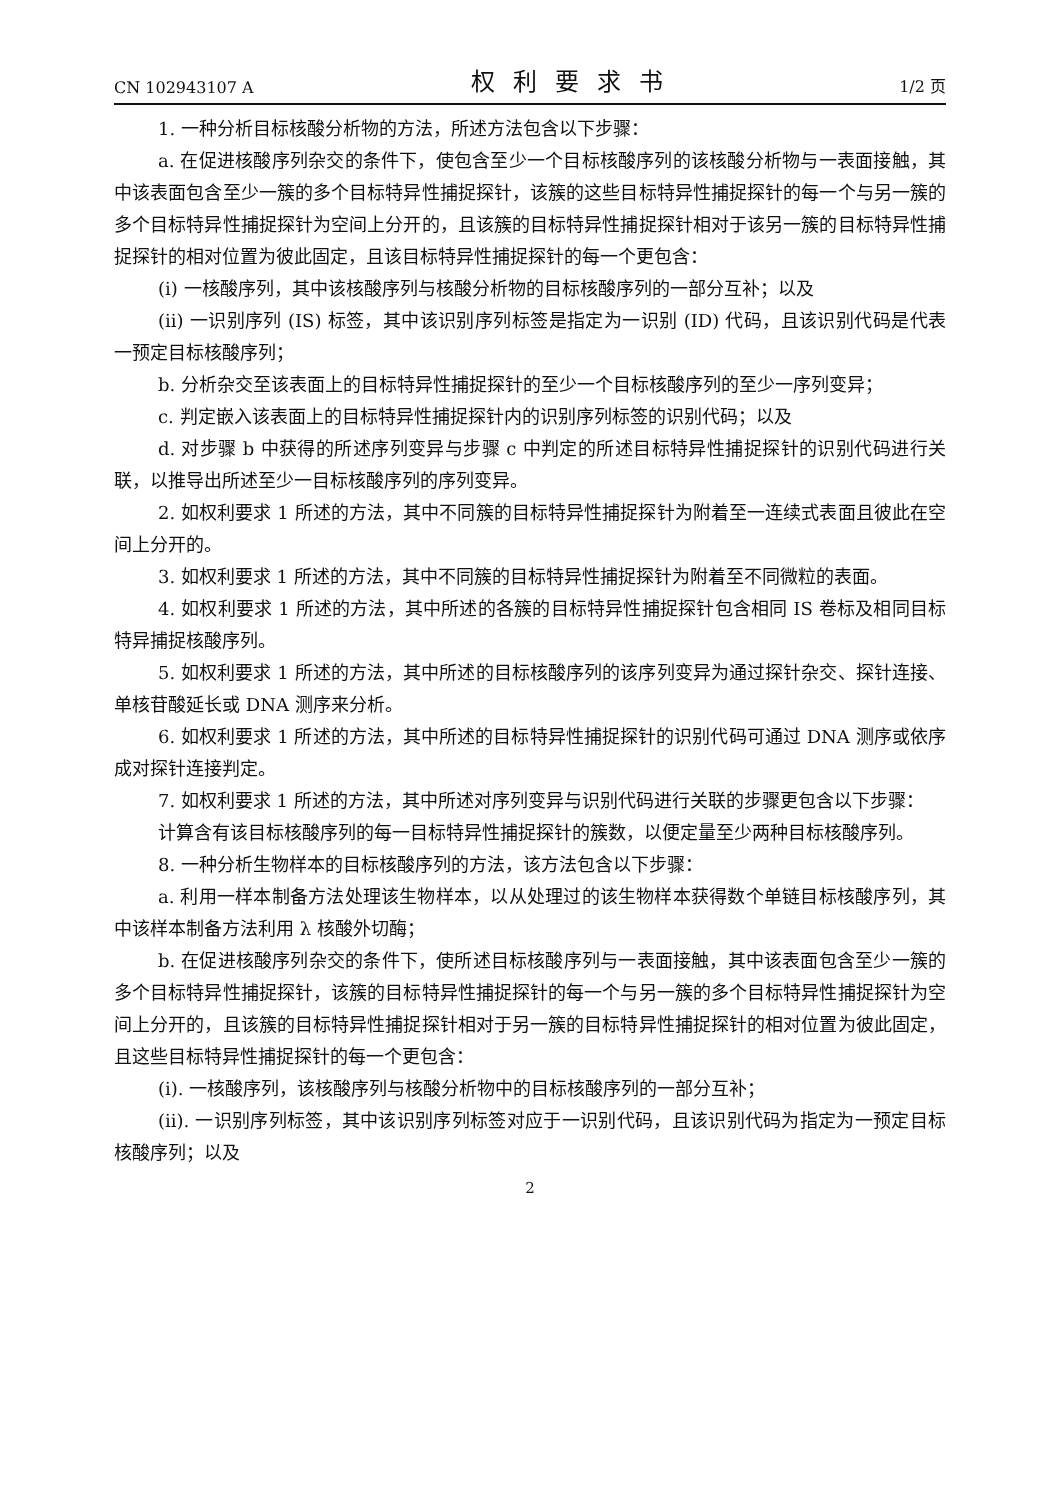CN 102943107 A 权利要求书 1/2 页
1. 一种分析目标核酸分析物的方法，所述方法包含以下步骤：
a. 在促进核酸序列杂交的条件下，使包含至少一个目标核酸序列的该核酸分析物与一表面接触，其中该表面包含至少一簇的多个目标特异性捕捉探针，该簇的这些目标特异性捕捉探针的每一个与另一簇的多个目标特异性捕捉探针为空间上分开的，且该簇的目标特异性捕捉探针相对于该另一簇的目标特异性捕捉探针的相对位置为彼此固定，且该目标特异性捕捉探针的每一个更包含：
(i) 一核酸序列，其中该核酸序列与核酸分析物的目标核酸序列的一部分互补；以及
(ii) 一识别序列 (IS) 标签，其中该识别序列标签是指定为一识别 (ID) 代码，且该识别代码是代表一预定目标核酸序列；
b. 分析杂交至该表面上的目标特异性捕捉探针的至少一个目标核酸序列的至少一序列变异；
c. 判定嵌入该表面上的目标特异性捕捉探针内的识别序列标签的识别代码；以及
d. 对步骤 b 中获得的所述序列变异与步骤 c 中判定的所述目标特异性捕捉探针的识别代码进行关联，以推导出所述至少一目标核酸序列的序列变异。
2. 如权利要求 1 所述的方法，其中不同簇的目标特异性捕捉探针为附着至一连续式表面且彼此在空间上分开的。
3. 如权利要求 1 所述的方法，其中不同簇的目标特异性捕捉探针为附着至不同微粒的表面。
4. 如权利要求 1 所述的方法，其中所述的各簇的目标特异性捕捉探针包含相同 IS 卷标及相同目标特异捕捉核酸序列。
5. 如权利要求 1 所述的方法，其中所述的目标核酸序列的该序列变异为通过探针杂交、探针连接、单核苷酸延长或 DNA 测序来分析。
6. 如权利要求 1 所述的方法，其中所述的目标特异性捕捉探针的识别代码可通过 DNA 测序或依序成对探针连接判定。
7. 如权利要求 1 所述的方法，其中所述对序列变异与识别代码进行关联的步骤更包含以下步骤：
计算含有该目标核酸序列的每一目标特异性捕捉探针的簇数，以便定量至少两种目标核酸序列。
8. 一种分析生物样本的目标核酸序列的方法，该方法包含以下步骤：
a. 利用一样本制备方法处理该生物样本，以从处理过的该生物样本获得数个单链目标核酸序列，其中该样本制备方法利用 λ 核酸外切酶；
b. 在促进核酸序列杂交的条件下，使所述目标核酸序列与一表面接触，其中该表面包含至少一簇的多个目标特异性捕捉探针，该簇的目标特异性捕捉探针的每一个与另一簇的多个目标特异性捕捉探针为空间上分开的，且该簇的目标特异性捕捉探针相对于另一簇的目标特异性捕捉探针的相对位置为彼此固定，且这些目标特异性捕捉探针的每一个更包含：
(i). 一核酸序列，该核酸序列与核酸分析物中的目标核酸序列的一部分互补；
(ii). 一识别序列标签，其中该识别序列标签对应于一识别代码，且该识别代码为指定为一预定目标核酸序列；以及
2